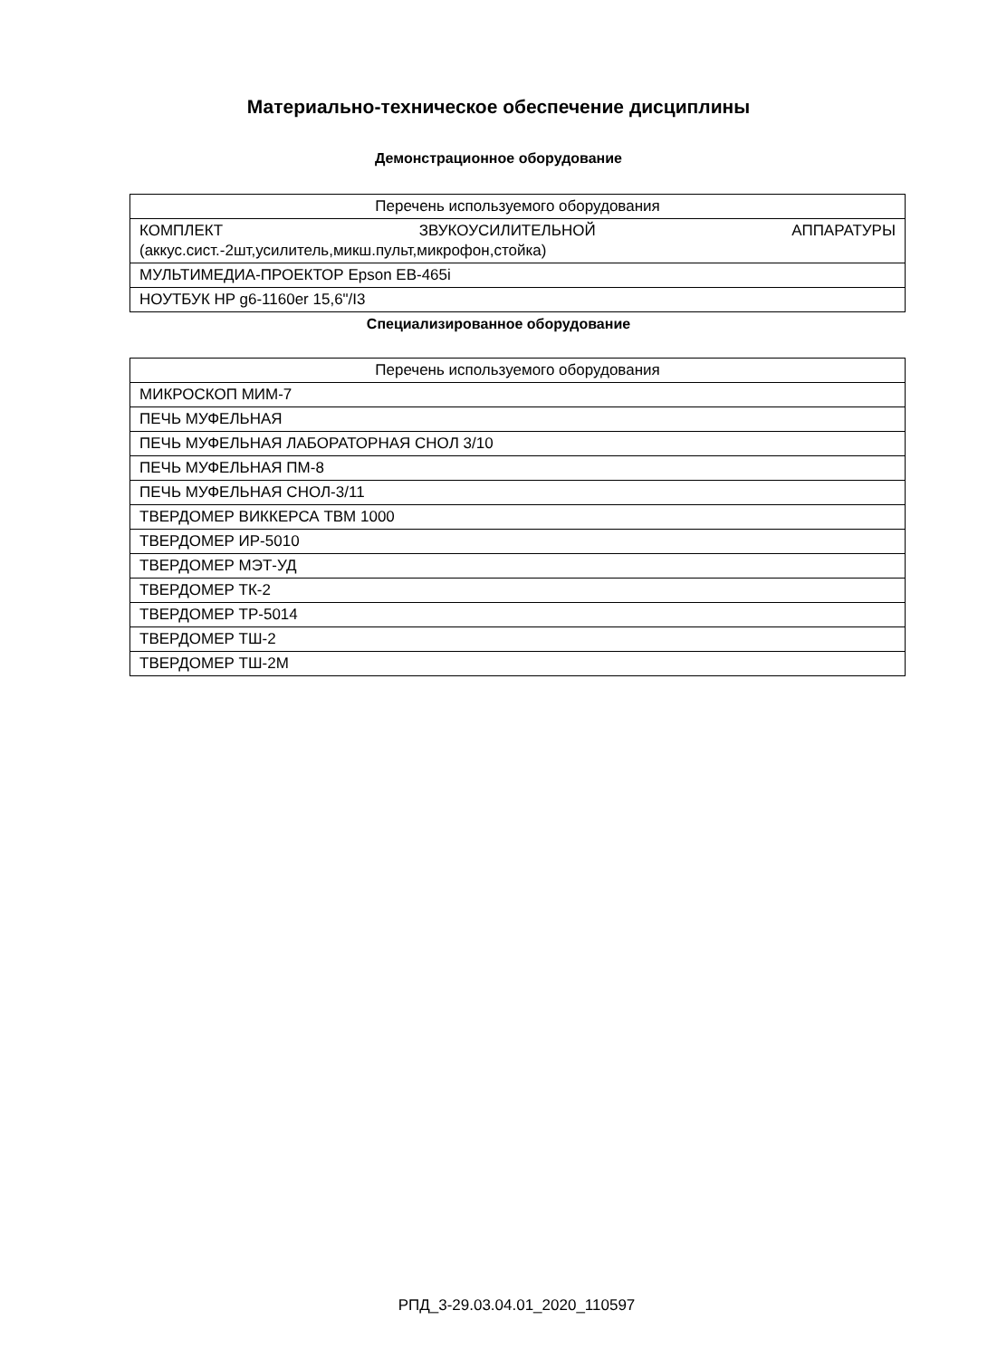Материально-техническое обеспечение дисциплины
Демонстрационное оборудование
| Перечень используемого оборудования |
| --- |
| КОМПЛЕКТ ЗВУКОУСИЛИТЕЛЬНОЙ АППАРАТУРЫ (аккус.сист.-2шт,усилитель,микш.пульт,микрофон,стойка) |
| МУЛЬТИМЕДИА-ПРОЕКТОР Epson EB-465i |
| НОУТБУК HP g6-1160er 15,6"/I3 |
Специализированное оборудование
| Перечень используемого оборудования |
| --- |
| МИКРОСКОП МИМ-7 |
| ПЕЧЬ МУФЕЛЬНАЯ |
| ПЕЧЬ МУФЕЛЬНАЯ ЛАБОРАТОРНАЯ СНОЛ 3/10 |
| ПЕЧЬ МУФЕЛЬНАЯ ПМ-8 |
| ПЕЧЬ МУФЕЛЬНАЯ СНОЛ-3/11 |
| ТВЕРДОМЕР ВИККЕРСА ТВМ 1000 |
| ТВЕРДОМЕР ИР-5010 |
| ТВЕРДОМЕР МЭТ-УД |
| ТВЕРДОМЕР ТК-2 |
| ТВЕРДОМЕР ТР-5014 |
| ТВЕРДОМЕР ТШ-2 |
| ТВЕРДОМЕР ТШ-2М |
РПД_3-29.03.04.01_2020_110597